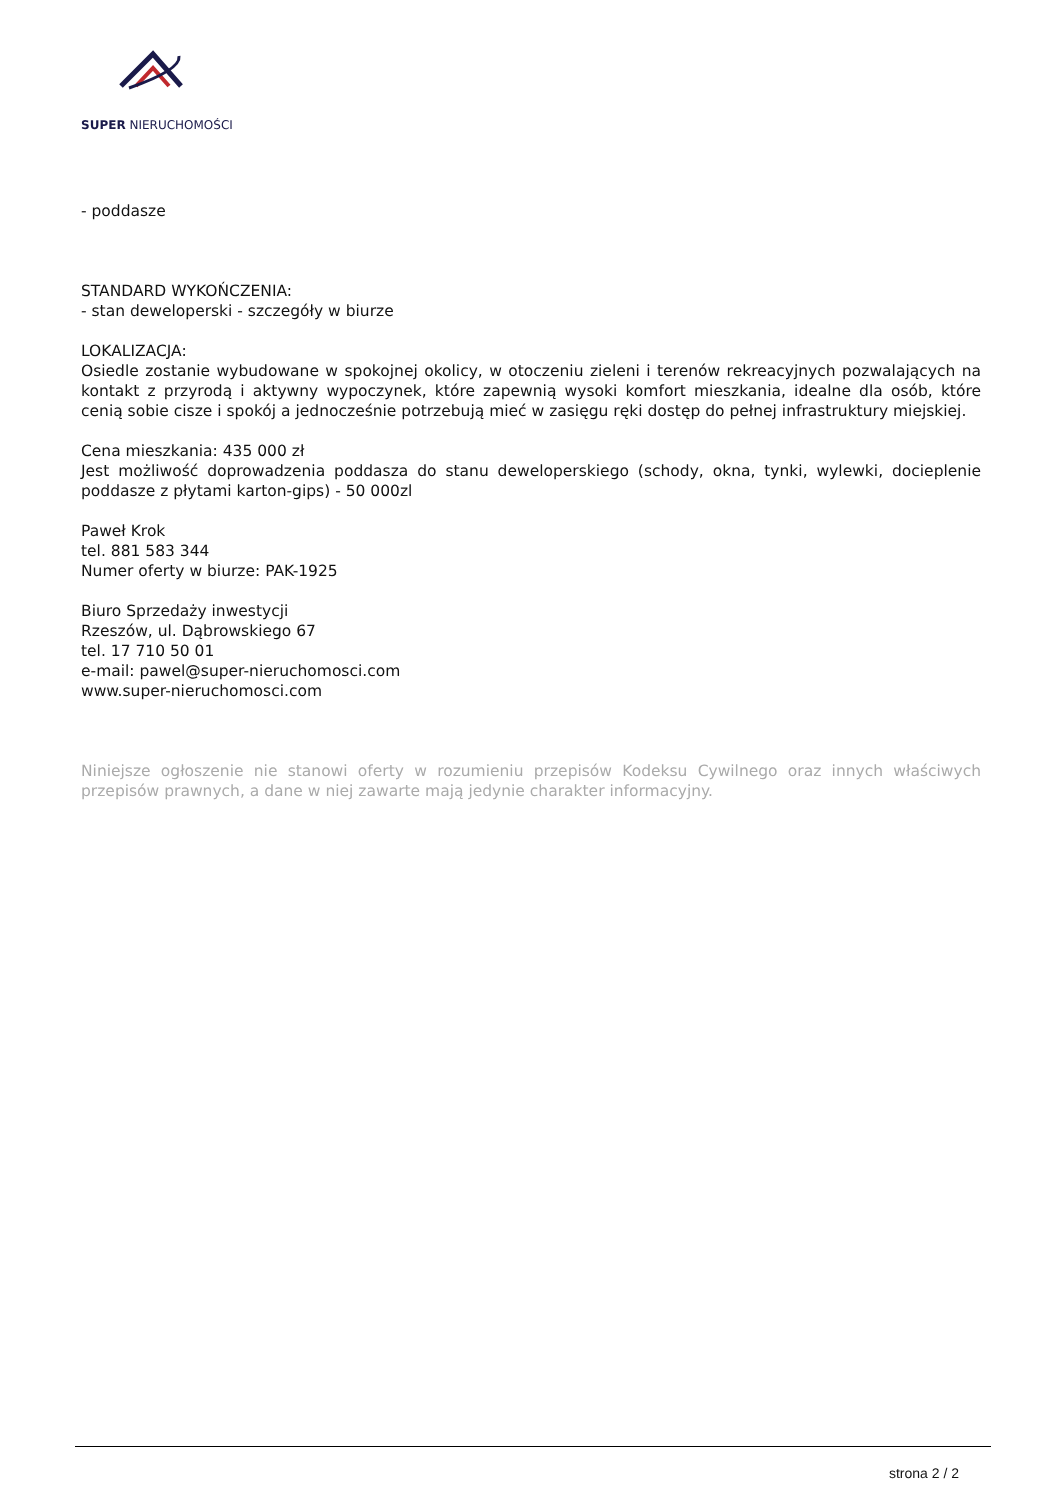SUPER NIERUCHOMOŚCI
- poddasze
STANDARD WYKOŃCZENIA:
- stan deweloperski - szczegóły w biurze
LOKALIZACJA:
Osiedle zostanie wybudowane w spokojnej okolicy, w otoczeniu zieleni i terenów rekreacyjnych pozwalających na kontakt z przyrodą i aktywny wypoczynek, które zapewnią wysoki komfort mieszkania, idealne dla osób, które cenią sobie cisze i spokój a jednocześnie potrzebują mieć w zasięgu ręki dostęp do pełnej infrastruktury miejskiej.
Cena mieszkania: 435 000 zł
Jest możliwość doprowadzenia poddasza do stanu deweloperskiego (schody, okna, tynki, wylewki, docieplenie poddasze z płytami karton-gips) - 50 000zl
Paweł Krok
tel. 881 583 344
Numer oferty w biurze: PAK-1925
Biuro Sprzedaży inwestycji
Rzeszów, ul. Dąbrowskiego 67
tel. 17 710 50 01
e-mail: pawel@super-nieruchomosci.com
www.super-nieruchomosci.com
Niniejsze ogłoszenie nie stanowi oferty w rozumieniu przepisów Kodeksu Cywilnego oraz innych właściwych przepisów prawnych, a dane w niej zawarte mają jedynie charakter informacyjny.
strona 2 / 2